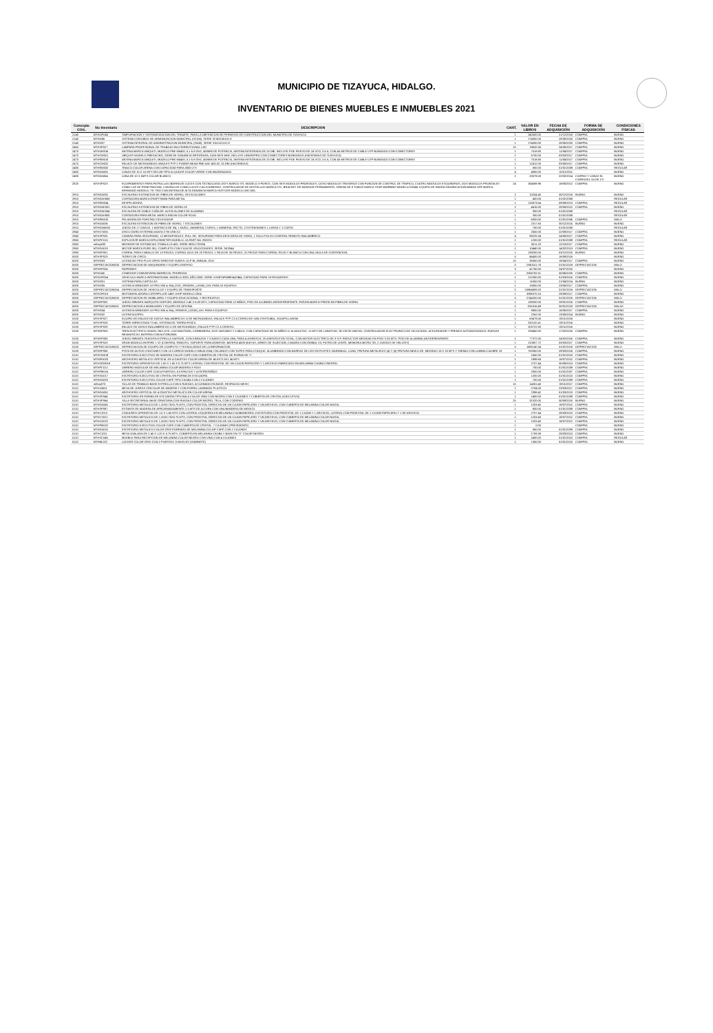MUNICIPIO DE TIZAYUCA, HIDALGO.
INVENTARIO DE BIENES MUEBLES E INMUEBLES 2021
| Concepto COG. | No Inventario | DESCRIPCION | CANT. | VALOR EN LIBROS | FECHA DE ADQUISICIÓN | FORMA DE ADQUISICIÓN | CONDICIONES FISICAS |
| --- | --- | --- | --- | --- | --- | --- | --- |
| 2140 | MTHOP045 | SIMPLIFIACION Y SISTEMATIZACION DEL TRAMITE, PARA LA OBTENCION DE PERMISOS DE CONSTRUCCION DEL MUNICIPIO DE TIZAYUCA | 1 | 240000.00 | 21/12/2018 | COMPRA | BUENO |
| 2140 | MTHI006 | SISTEMA CONTABLE DE ARMONIZACION MUNICIPAL (SCAM), SERIE SCM3105101-8 | 1 | 174000.00 | 28/05/2020 | COMPRA | BUENO |
| 2140 | MTHI007 | SISTEMA INTEGRAL DE ADMINISTRACION MUNICIPAL (SIAM), SERIE SIA1112101-8 | 1 | 174000.00 | 28/05/2020 | COMPRA | BUENO |
| 2460 | MTHSP027 | LAMPARA PROFESIONAL DE TRABAJO MULTIDIRECCIONAL LED | 10 | 19632.56 | 24/05/2017 | COMPRA | BUENO |
| 2470 | MTHUM016 | ANTENA MARCA UBIQUITI, MODELO PBE M5400, 5.1-5.8 GHZ, 400MW DE POTENCIA, ANTENA INTEGRADA DE 25 DBI, INCLUYE POE PASIVO DE 24 VCD, 0.5 A, CON 45 METROS DE CABLE UTP BLINDADO CON CONECTORES | 1 | 7518.80 | 11/04/2017 | COMPRA | BUENO |
| 2470 | MTHCM021 | UBIQUITI MODELO PBESAC300, 22DBI DE GANANCIA INTEGRADA, 5150-5875 MHZ, INCLUYE LINKEDPRO CON CONECTORES BLINDADOS (HACIENDAS DE TIZAYUCA) | 1 | 5700.00 | 03/03/2017 | COMPRA | BUENO |
| 2470 | MTHRM010 | ANTENA MARCA UBIQUITI, MODELO PBE M5400, 5.1-5.8 GHZ, 400MW DE POTENCIA, ANTENA INTEGRADA DE 25 DBI, INCLUYE POE PASIVO DE 24 VCD, 0.5 A, CON 45 METROS DE CABLE UTP BLINDADO CON CONECTORES | 1 | 7518.80 | 11/04/2017 | COMPRA | BUENO |
| 2470 | MTHCM022 | ENLACE DE MICROONDAS UBIQUITI PTP 2 POWER BEAM PBE-5AC-400 AC 25 DBI (HACIENDAS) | 1 | 12412.00 | 03/08/2017 | COMPRA | BUENO |
| 2480 | MTHRM032 | TINACO COLOR ARENA CON CAPACIDAD PARA 3000 LTS | 1 | 800.00 | 01/01/2009 | COMPRA | REGULAR |
| 2480 | MTHDA005 | LONAS DE 10 X 15 MTS NYLON TIPO ALQUILER COLOR VERDE CON ANARANJADO | 4 | 4800.00 | 01/01/2011 | | BUENO |
| 2480 | MTHDA064 | LONA DE 10 X 5MTS COLOR BLANCO | 2 | 20578.00 | 22/02/2014 | CARPAS Y LONAS EL CARRUSEL SA DE CV | BUENO |
| 2620 | MTHSP023 | EQUIPAMIENTOS PARA PATRULLAS (BARRA DE LUCES CON TECNOLOGIA LED'S MARCA STL MODELO X-FORCE, CON SEIS MODULOS FRONTALES, OCHO MODULOS TRASEROS CON FUNCION DE CONTROL DE TRAFICO, CUATRO MODULOS ESQUINEROS, DOS MODULOS FRONTALES COMO LUZ DE PENETRACION, 2 MODULOS COMO LUCES CALLEJONERAS, CONTROLADOR DE DESTELLOS MARCA STL, BRACKET DE MONTAJE PERMANENTE, SIRENA DE 8 TONOS MARCA STAR WARNING MODELO DS840, EQUIPO DE RADIOCOMUNICACION BANDA VHF MARCA KENWOOD MODELO: TK-7302 CON ANTENA DE ALTA GANANCIA MARCA HUSTLER MODELO LMC150). | 24 | 264588.96 | 18/05/2012 | COMPRA | BUENO |
| 2910 | MTHDA035 | ESCALERAS EXTENCION DE FIBRA DE VIDRIO, 28 ESCALONES | 2 | 10254.40 | 30/12/2015 | BUENO | BUENO |
| 2910 | MTHDAH006 | CORTADORA MARCA GRAFTSMAN PARA METAL | 1 | 400.00 | 01/01/2008 | | REGULAR |
| 2910 | MTHRM034 | DESPELADORA | 1 | 115873.64 | 09/08/2013 | COMPRA | REGULAR |
| 2910 | MTHDAE001 | ESCALERAS EXTENCION DE FIBRA DE VIDRIO 28 | 2 | 4415.00 | 28/08/2012 | COMPRA | BUENO |
| 2910 | MTHDAE054 | ESCALERA DE DOBLE CAÑA DE 14 ESCALONES DE ALUMINIO | 1 | 300.00 | 01/01/2008 | | REGULAR |
| 2910 | MTHDAH005 | CORTADORA PARA METAL MARCA KNOVA COLOR ROJO | 1 | 300.00 | 01/01/2008 | | REGULAR |
| 2910 | MTHRM015 | PELADORA DE PORCINO C/ELEVADOR | 1 | 6000.00 | 01/01/2006 | COMPRA | MALO |
| 2910 | MTHDA036 | ESCALERA EXTENCION DE FIBRA DE VIDRIO, 7 ESCALONES | 1 | 2317.60 | 30/12/2015 | BUENO | BUENO |
| 2910 | MTHDAM000 | JUEGO DE 17 DADOS, 1 MATRACA DE 3/4, 1 NUDO, 1MANERAL CURVO, 1 MANERAL RECTO, 2 EXTENSIONES 1 LARGA Y 1 CORTA | 1 | 700.00 | 01/01/2008 | | REGULAR |
| 2940 | MTHCS005 | DISCO DURO EXTERNO ADATA 3 TB USB 3.0 | 1 | 2500.00 | 22/08/2017 | COMPRA | BUENO |
| 2940 | MTHSP025 | CAMARA PARA SEGURIDAD, 12 MEGAPIXELES, FULL HD, SEGURIDAD PARA DESCARGA DE VIDEO, 1 SOLO PULSO CONTROL REMOTO INALAMBRICO | 4 | 89225.34 | 24/05/2017 | COMPRA | BUENO |
| 2960 | MTHPC015 | EXPLOSIVIR MARCA EXPLOSIMETER MODELO: 2A PART NO. 892220 | 1 | 1200.00 | 01/01/2009 | COMPRA | REGULAR |
| 2960 | mthcp033 | MEDIDOR DE DISTANCIAS STABILA LD-420, SERIE 08311720234 | 1 | 5011.20 | 12/10/2017 | COMPRA | BUENO |
| 2960 | MTHDA019 | MOTOR MARCA FORD 351, COMPLETO CON CAJA DE VELOCIDADES, SERIE: N12944 | 1 | 10440.00 | 14/02/2013 | COMPRA | BUENO |
| 2990 | MTHEP001 | CORRAL PARA CABALLO DE 13 PIEZAS, CORRAL AZUL DE 20 PIEZAS, 1 REJA DE 26 PIEZAS, 31 PIEZAS PARA CORRAL ROJO Y BLANCO CON UNA JAULA DE CONTENCION. | 1 | 139200.00 | 03/12/2015 | BUENO | BUENO |
| 5000 | MTHSP023 | TIGRES DE CIRCO | 5 | 46400.00 | 18/08/2016 | - | BUENO |
| 5000 | MTHI003 | LICENCIAS PRO PLUS OPEN SHRDSVR SUBSVL OLP NL ANNUAL GOV | 10 | 38350.00 | 18/04/2017 | COMPRA | BUENO |
| 5000 | DEPRECIACION005 | DEPRECIACION DE MAQUINARIA Y EQUIPO DIVERSO | 0 | -2861101.76 | 31/01/2018 | DEPRECIACION | MALO |
| 5000 | MTHEP024 | RAPIDINES | 3 | 41760.00 | 24/07/2015 | - | BUENO |
| 5000 | MTHO45 | COMEDOR COMUNITARIO BARRIO EL PEDREGAL | 1 | 2006782.51 | 30/06/2020 | COMPRA | BUENO |
| 5000 | MTHOP054 | VEHICULO MARCA INTERNATIONAL MODELO 3200, AÑO 2008, SERIE 1HVBTAFM88H447464, CAPACIDAD PARA 19 PASAJEROS | 1 | 212300.00 | 01/03/2016 | COMPRA | BUENO |
| 5000 | MTHI001 | SISTEMA PARA CARTILLAS | 1 | 11600.00 | 21/04/2014 | BUENO | BUENO |
| 5000 | MTHI005 | LICENCIA WINDOWS 10 PRO X86 & X64_DVD_SPANISH_LATAM_OVL PARA 10 EQUIPOS | 1 | 16800.00 | 23/05/2017 | COMPRA | BUENO |
| 5000 | DEPRECIACION004 | DEPRECIACION DE VEHICULOS Y EQUIPO DE TRANSPORTE | 0 | -10864609.20 | 31/01/2018 | DEPRECIACION | MALO |
| 5000 | MTHOP018 | MOTONIVELADORA CATERPILLAR 140H 10HP MODELO 2004 | 1 | 3396370.16 | 28/08/2017 | COMPRA | BUENO |
| 5000 | DEPRECIACION003 | DEPRECIACION DE MOBILIARIO Y EQUIPO EDUCACIONAL Y RECREATIVO | 0 | -2744320.00 | 31/01/2018 | DEPRECIACION | MALO |
| 5000 | MTHEP002 | JUEGO INFANTIL BARQUITA SARTORI, MEDIDAS 2.40 X 6.00 MTS, CAPACIDAD PARA 12 NIÑOS, PISO DE ALUMINIO ANTIDERRAPANTE, FIGURA BARCO PIRATA EN FIBRA DE VIDRIO | 1 | 139200.00 | 28/01/2016 | COMPRA | BUENO |
| 5000 | DEPRECIACION001 | DEPRECIACION A MOBILIARIO Y EQUIPO DE OFICINA | 0 | -531816.49 | 30/01/2018 | DEPRECIACION | MALAS |
| 5000 | MTHI004 | LICENCIA WINDOWS 10 PRO X86 & X64_SPANISH_LATAM_OVL PARA 5 EQUIPOS | 1 | 9800.00 | 18/05/2017 | COMPRA | BUENO |
| 5000 | MTHI002 | LICENCIA ASPEL | 1 | 2262.00 | 13/05/2014 | BUENO | BUENO |
| 5100 | MTHSP027 | EQUIPO DE ENLACE DE DATOS INALAMBRICOS O DE MICROONDAS, ENLACE PTP C2 A CERRO DE SAN CRISTOBAL, EQUIPO LANSW | 1 | 63478.05 | 03/11/2016 | - | BUENO |
| 5100 | MTHSP028 | TORRE ARRIOSTADA T2-45, SISTEMA DE TIERRA FISICA | 1 | 310132.41 | 03/11/2016 | - | BUENO |
| 5100 | MTHSP029 | ENLACE DE DATOS INALAMBRICOS O DE MICROONDAS, ENLACE PTP C2 A CERESO | 1 | 203722.59 | 03/11/2016 | - | BUENO |
| 5100 | MTHEP003 | TREN ELECTRICO USADO, INCLUYE: LOCOMOTORA, CARBONERA, DOS VAGONES Y CABUS, CON CAPACIDAD DE 30 NIÑOS O 15 ADULTOS, 11 MTS DE LONGITUD, 90 CM DE ANCHO, CONTROLADOR ELECTRONICO DE VELOCIDAD, ACELERADOR Y FRENOS AUTOMATIZADOS, RUEDAS NEUMATICAS, BATERIA CON AUTONOMIA | 1 | 233450.00 | 17/02/2016 | COMPRA | BUENO |
| 5100 | MTHEP005 | JUEGO INFANTIL RUEDITA ESTRELLA SARTORI, CON 5 BRAZOS Y 5 NAVES CADA UNA, PARA 4 ASIENTOS, 20 ASIENTOS EN TOTAL, CON MOTOR ELECTRICO DE 3 H.P. REDUCTOR MEDIDAD EN PISO 3 X5 MTS, PISO DE ALUMINIO ANTIDERRAPANTE | 1 | 77372.00 | 24/02/2016 | COMPRA | BUENO |
| 5100 | MTHSP023 | DRON MODELO INSPIRE 1 V2 (CONTROL REMOTO, SOPORTE PARA MONITOR, BATERIA 4500 MAH 6S, ARNES DE SUJECION, CAMARA CON GIMBAL X3, FILTRO DE LENTE, MEMORIA MICRO SD, 2 JUEGOS DE HELICES) | 1 | 210807.72 | 03/03/2017 | COMPRA | BUENO |
| 5100 | DEPRECIACION002 | DEPRECIACION DE EQUIPO DE COMPUTO Y TECNOLOGIAS DE LA INFORMACION | 0 | 1685140.34 | 31/01/2018 | DEPRECIACION | MALO |
| 5100 | MTHEP006 | PISTA DE AUTOS CHOCONES CON 10 CARROS MODELO NINJA 2004, ITALIANOS CON TOPES PARA CHOQUE, ALUMBRADO CON BARRAS DE LED EN POSTES, BARANDAL, LONA, PINTURA METALFLEX (4) Y (6) PINTURA NEW A GE, MEDIDAS 18 X 18 MTS Y TARIMA CON LAMINA CALIBRE 18 | 1 | 700350.00 | 29/03/2016 | COMPRA | BUENO |
| 5110 | MTHCM019 | ESCRITORIO EJECUTIVO DE MADERA COLOR CAFÉ CON CUBIERTA DE CRISTAL DE FORMA DE "L" | 1 | 1650.00 | 01/01/2010 | COMPRA | BUENO |
| 5110 | MTHRH033 | ARCHIVERO METALICO VERTICAL DE 4 GAVETAS COLOR ARENA DE 46.5X72.5X1.34 MTS | 1 | 1998.68 | 18/07/2012 | COMPRA | BUENO |
| 5110 | MTHSGM018 | ESCRITORIO OPERATIVO DE 1.50 X 1.65 X 0.75 MTS LATERAL CON PEDESTAL DE UN CAJON PAPELERO Y 1 ARCHIVO FABRICADO EN MELANINA CAOBA C/NEGRO. | 1 | 2707.44 | 30/08/2013 | COMPRA | BUENO |
| 5110 | MTHPC012 | LIBRERO MODULAR DE MELANINA COLOR MADERA 3 PZAS | 1 | 700.00 | 01/01/2009 | COMPRA | BUENO |
| 5110 | MTHPM016 | LIBRERO COLOR CAFÉ CON 4 PUERTAS, 6 ESPACIOS Y 4 ENTREPAÑOS | 1 | 2000.00 | 01/01/2007 | COMPRA | BUENO |
| 5110 | MTHSO017 | ESCRITORIO EJECUTIVO DE CRISTAL EN FORMA DE ESCUADRA | 1 | 1200.00 | 01/01/2013 | COMPRA | BUENO |
| 5110 | MTHDA033 | ESCRITORIO EJECUTIVO COLOR CAFÉ TIPO CAOBA CON 2 CAJONES | 1 | 700.00 | 01/01/2009 | COMPRA | BUENO |
| 5110 | mthcp073 | SILLAS DE TRABAJO BASE ESTRELLA CON 5 RUEDAS, ACOJINADO EN BASE, RESPALDO MESH | 10 | 14261.40 | 03/11/2017 | COMPRA | BUENO |
| 5110 | MTHJA001 | MESA DE JUNTAS CIRCULAR DE MADERA Y CON FORRO LAMINADO PLASTICO | 1 | 2784.00 | 23/03/2017 | COMPRA | BUENO |
| 5110 | MTHDA050 | ARCHIVERO VERTICAL DE 4 GAVETAS METALICO EN COLOR ARENA | 1 | 2398.42 | 01/03/2013 | COMPRA | BUENO |
| 5110 | MTHSP044 | ESCRITORIO EN FORMA DE ESCUADRA TIPO BALA COLOR VINO CON NEGRO CON 3 CAJONES Y CUBIERTA DE CRISTAL (EJECUTIVO) | 1 | 1400.00 | 01/01/2009 | COMPRA | BUENO |
| 5110 | MTHSP064 | SILLA SECRETARIAL BASE GIRATORIA CON RUEDAS COLOR NEGRO, TELA, CON CODERAS | 25 | 31320.00 | 30/08/2015 | BUENO | BUENO |
| 5110 | MTHDA045 | ESCRITORIO METALICO DE 1.20X0.75X0.75 MTS, CON PEDESTAL DERECHO DE UN CAJON PAPELERO Y UN ARCHIVO, CON CUBIERTA DE MELANINA COLOR NOGAL | 1 | 1203.40 | 18/07/2012 | COMPRA | BUENO |
| 5110 | MTHSP087 | ESTANTE DE MADERA DE APROXIMADAMENTE 2.5 MTS DE ALTURA CON UNA BANDERA DE MEXICO | 1 | 800.00 | 01/01/2009 | COMPRA | BUENO |
| 5110 | MTHCJ013 | CONJUNTO OPERATIVO DE 1.5 X 1.65 MTS CON LATERAL IZQUIERDA EN MELANINA CAOBA/NEGRO, ESCRITORIO CON PEDESTAL DE 1 CAJON Y 1 ARCHIVO, LATERAL CON PEDESTAL DE 1 CAJON PAPELERO Y 1 DE ARCHIVO | 1 | 2707.44 | 28/03/2013 | COMPRA | BUENO |
| 5110 | MTHCS021 | ESCRITORIO METALICO DE 1.20X0.75X0.75 MTS, CON PEDESTAL DERECHO DE UN CAJON PAPELERO Y UN ARCHIVO, CON CUBIERTA DE MELANINA COLOR NOGAL | 1 | 1203.40 | 18/07/2012 | COMPRA | BUENO |
| 5110 | MTHOS022 | ESCRITORIO METALICO DE 1.20X0.75X0.75 MTS, CON PEDESTAL DERECHO DE UN CAJON PAPELERO Y UN ARCHIVO, CON CUBIERTA DE MELANINA COLOR NOGAL | 1 | 1203.40 | 18/07/2012 | COMPRA | BUENO |
| 5110 | MTHPM022 | ESCRITORIO EJECUTIVO COLOR CAFÉ CON CUBIERTA DE CRISTAL, 7 CAJONES (PRESIDENTE) | 1 | 0.00 | | COMPRA | BUENO |
| 5110 | MTHDA016 | ESCRITORIO METALICO COLOR GRIS FORRADO DE MELANINA COLOR CAFÉ CON 2 CAJONES | 1 | 560.00 | 01/01/2009 | COMPRA | BUENO |
| 5110 | MTHCJ011 | MESA OVALADA DE 2.40 X 1.20 X 0.75 MTS, CUBIERTA EN MELANINA CAOBA Y BASE EN "H" COLOR NEGRO | 1 | 1709.38 | 28/03/2013 | COMPRA | BUENO |
| 5110 | MTHSC046 | MUEBLE PARA RECEPCION DE MELANINA COLOR NEGRO CON VINO CON 4 CAJONES | 1 | 2400.00 | 01/01/2010 | COMPRA | REGULAR |
| 5110 | MTHBL022 | LOCKER COLOR GRIS CON 2 PUERTAS, 5 NIVELES (GABINETE) | 1 | 1350.00 | 01/01/2010 | COMPRA | BUENO |